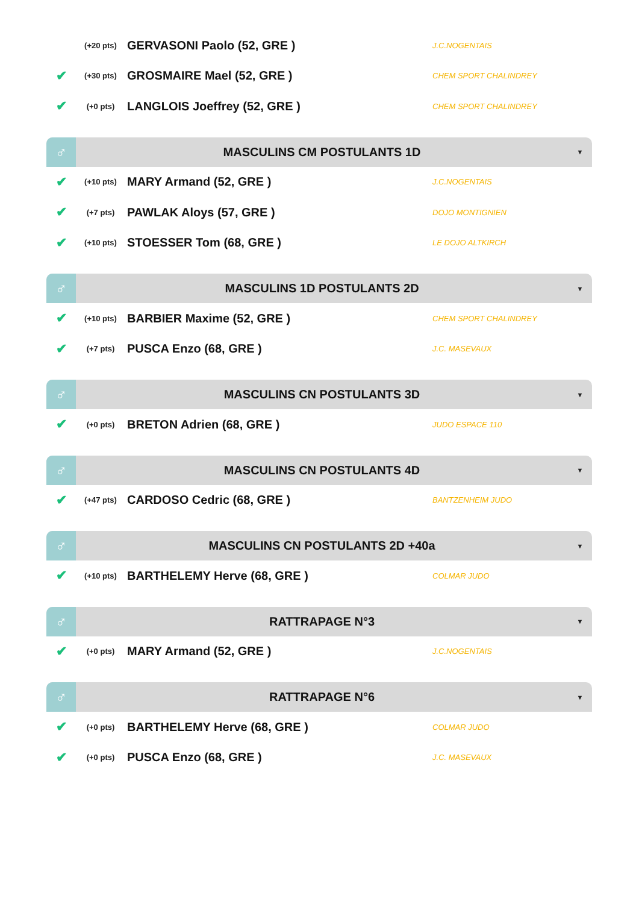(+20 pts) GERVASONI Paolo (52, GRE ) J.C.NOGENTAIS
✔ (+30 pts) GROSMAIRE Mael (52, GRE ) CHEM SPORT CHALINDREY
✔ (+0 pts) LANGLOIS Joeffrey (52, GRE ) CHEM SPORT CHALINDREY
♂ MASCULINS CM POSTULANTS 1D ▼
✔ (+10 pts) MARY Armand (52, GRE ) J.C.NOGENTAIS
✔ (+7 pts) PAWLAK Aloys (57, GRE ) DOJO MONTIGNIEN
✔ (+10 pts) STOESSER Tom (68, GRE ) LE DOJO ALTKIRCH
♂ MASCULINS 1D POSTULANTS 2D ▼
✔ (+10 pts) BARBIER Maxime (52, GRE ) CHEM SPORT CHALINDREY
✔ (+7 pts) PUSCA Enzo (68, GRE ) J.C. MASEVAUX
♂ MASCULINS CN POSTULANTS 3D ▼
✔ (+0 pts) BRETON Adrien (68, GRE ) JUDO ESPACE 110
♂ MASCULINS CN POSTULANTS 4D ▼
✔ (+47 pts) CARDOSO Cedric (68, GRE ) BANTZENHEIM JUDO
♂ MASCULINS CN POSTULANTS 2D +40a ▼
✔ (+10 pts) BARTHELEMY Herve (68, GRE ) COLMAR JUDO
♂ RATTRAPAGE N°3 ▼
✔ (+0 pts) MARY Armand (52, GRE ) J.C.NOGENTAIS
♂ RATTRAPAGE N°6 ▼
✔ (+0 pts) BARTHELEMY Herve (68, GRE ) COLMAR JUDO
✔ (+0 pts) PUSCA Enzo (68, GRE ) J.C. MASEVAUX